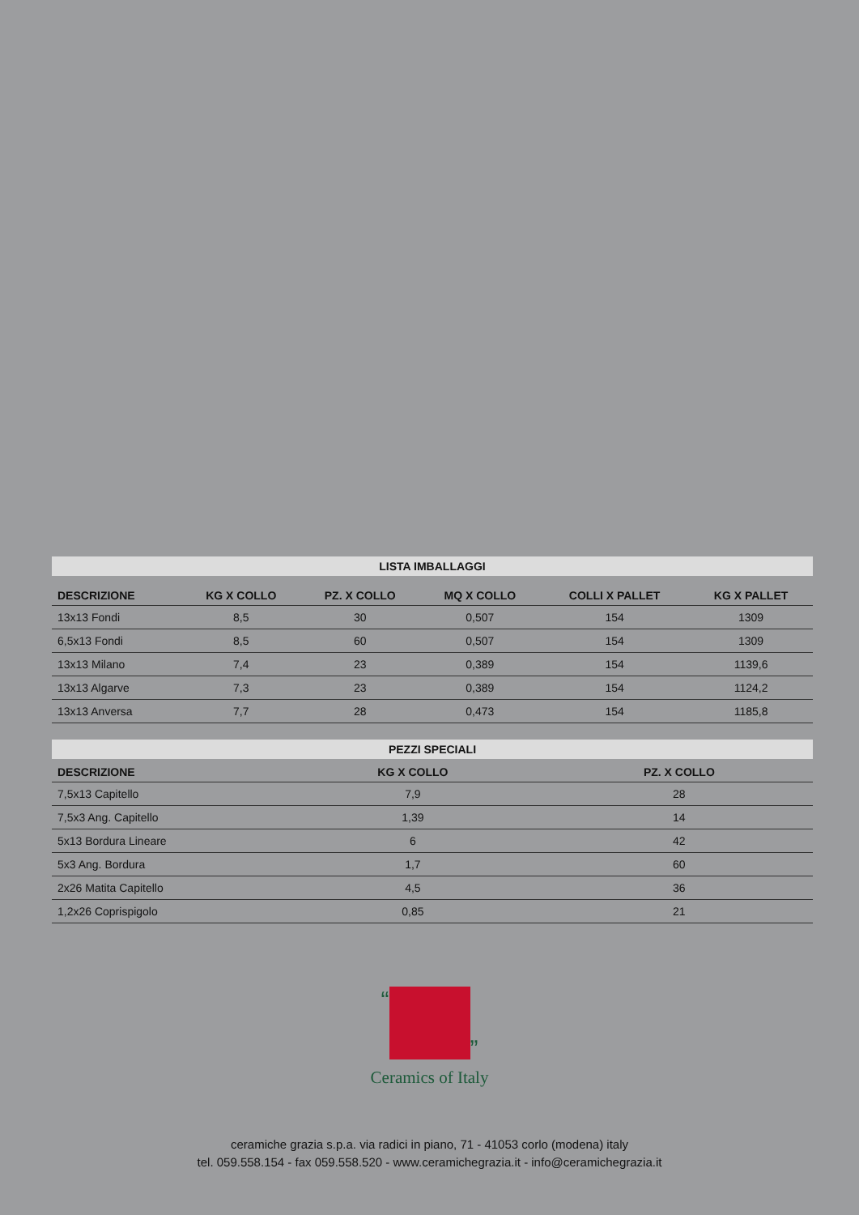| LISTA IMBALLAGGI | | | | | |
| DESCRIZIONE | KG X COLLO | PZ. X COLLO | MQ X COLLO | COLLI X PALLET | KG X PALLET |
| 13x13 Fondi | 8,5 | 30 | 0,507 | 154 | 1309 |
| 6,5x13 Fondi | 8,5 | 60 | 0,507 | 154 | 1309 |
| 13x13 Milano | 7,4 | 23 | 0,389 | 154 | 1139,6 |
| 13x13 Algarve | 7,3 | 23 | 0,389 | 154 | 1124,2 |
| 13x13 Anversa | 7,7 | 28 | 0,473 | 154 | 1185,8 |
| PEZZI SPECIALI | | |
| DESCRIZIONE | KG X COLLO | PZ. X COLLO |
| 7,5x13 Capitello | 7,9 | 28 |
| 7,5x3 Ang. Capitello | 1,39 | 14 |
| 5x13 Bordura Lineare | 6 | 42 |
| 5x3 Ang. Bordura | 1,7 | 60 |
| 2x26 Matita Capitello | 4,5 | 36 |
| 1,2x26 Coprispigolo | 0,85 | 21 |
“ ”
Ceramics of Italy
ceramiche grazia s.p.a. via radici in piano, 71 - 41053 corlo (modena) italy
tel. 059.558.154 - fax 059.558.520 - www.ceramichegrazia.it - info@ceramichegrazia.it